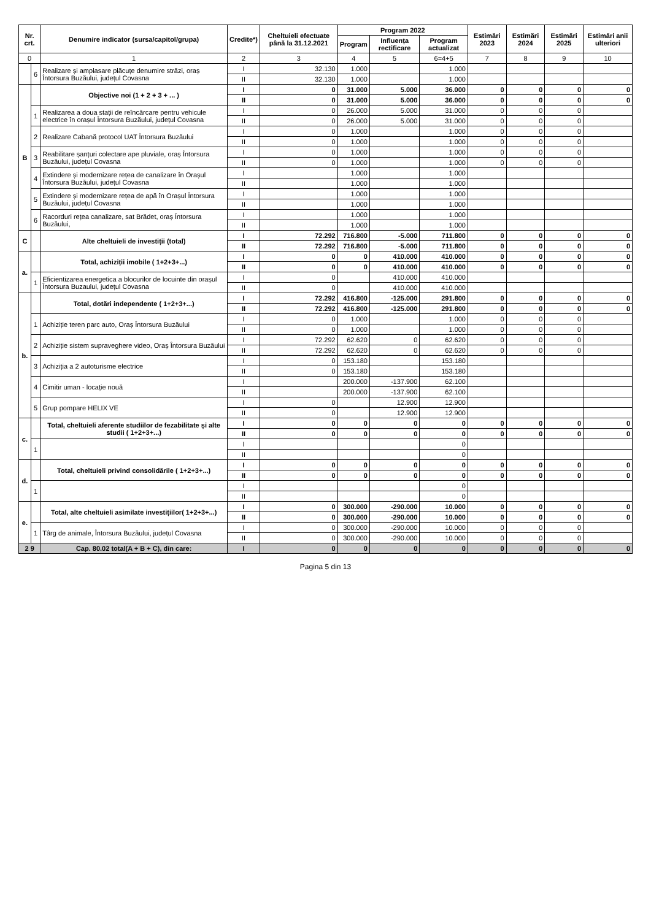| Nr. crt. | | Denumire indicator (sursa/capitol/grupa) | Credite*) | Cheltuieli efectuate până la 31.12.2021 | Program 2022 | | | Estimări 2023 | Estimări 2024 | Estimări 2025 | Estimări anii ulteriori |
| --- | --- | --- | --- | --- | --- | --- | --- | --- | --- | --- | --- |
| | | | | | Program | Influența rectificare | Program actualizat | | | | |
| 0 | | 1 | 2 | 3 | 4 | 5 | 6=4+5 | 7 | 8 | 9 | 10 |
| | 6 | Realizare și amplasare plăcuțe denumire străzi, oraș Întorsura Buzăului, județul Covasna | I | 32.130 | 1.000 | | 1.000 | | | | |
| | | | II | 32.130 | 1.000 | | 1.000 | | | | |
| B | | Objective noi (1 + 2 + 3 + ... ) | I | 0 | 31.000 | 5.000 | 36.000 | 0 | 0 | 0 | 0 |
| | | | II | 0 | 31.000 | 5.000 | 36.000 | 0 | 0 | 0 | 0 |
| | 1 | Realizarea a doua stații de reîncărcare pentru vehicule electrice în orașul Întorsura Buzăului, județul Covasna | I | 0 | 26.000 | 5.000 | 31.000 | 0 | 0 | 0 | |
| | | | II | 0 | 26.000 | 5.000 | 31.000 | 0 | 0 | 0 | |
| | 2 | Realizare Cabană protocol UAT Întorsura Buzăului | I | 0 | 1.000 | | 1.000 | 0 | 0 | 0 | |
| | | | II | 0 | 1.000 | | 1.000 | 0 | 0 | 0 | |
| | 3 | Reabilitare șanțuri colectare ape pluviale, oraș Întorsura Buzăului, județul Covasna | I | 0 | 1.000 | | 1.000 | 0 | 0 | 0 | |
| | | | II | 0 | 1.000 | | 1.000 | 0 | 0 | 0 | |
| | 4 | Extindere și modernizare rețea de canalizare în Orașul Întorsura Buzăului, județul Covasna | I | | 1.000 | | 1.000 | | | | |
| | | | II | | 1.000 | | 1.000 | | | | |
| | 5 | Extindere și modernizare rețea de apă în Orașul Întorsura Buzăului, județul Covasna | I | | 1.000 | | 1.000 | | | | |
| | | | II | | 1.000 | | 1.000 | | | | |
| | 6 | Racorduri rețea canalizare, sat Brădet, oraș Întorsura Buzăului, | I | | 1.000 | | 1.000 | | | | |
| | | | II | | 1.000 | | 1.000 | | | | |
| C | | Alte cheltuieli de investiții (total) | I | 72.292 | 716.800 | -5.000 | 711.800 | 0 | 0 | 0 | 0 |
| | | | II | 72.292 | 716.800 | -5.000 | 711.800 | 0 | 0 | 0 | 0 |
| a. | | Total, achiziții imobile ( 1+2+3+...) | I | 0 | 0 | 410.000 | 410.000 | 0 | 0 | 0 | 0 |
| | | | II | 0 | 0 | 410.000 | 410.000 | 0 | 0 | 0 | 0 |
| | 1 | Eficientizarea energetica a blocurilor de locuinte din orașul Întorsura Buzaului, județul Covasna | I | 0 | | 410.000 | 410.000 | | | | |
| | | | II | 0 | | 410.000 | 410.000 | | | | |
| b. | | Total, dotări independente ( 1+2+3+...) | I | 72.292 | 416.800 | -125.000 | 291.800 | 0 | 0 | 0 | 0 |
| | | | II | 72.292 | 416.800 | -125.000 | 291.800 | 0 | 0 | 0 | 0 |
| | 1 | Achiziție teren parc auto, Oraș Întorsura Buzăului | I | 0 | 1.000 | | 1.000 | 0 | 0 | 0 | |
| | | | II | 0 | 1.000 | | 1.000 | 0 | 0 | 0 | |
| | 2 | Achiziție sistem supraveghere video, Oraș Întorsura Buzăului | I | 72.292 | 62.620 | 0 | 62.620 | 0 | 0 | 0 | |
| | | | II | 72.292 | 62.620 | 0 | 62.620 | 0 | 0 | 0 | |
| | 3 | Achiziția a 2 autoturisme electrice | I | 0 | 153.180 | | 153.180 | | | | |
| | | | II | 0 | 153.180 | | 153.180 | | | | |
| | 4 | Cimitir uman - locație nouă | I | | 200.000 | -137.900 | 62.100 | | | | |
| | | | II | | 200.000 | -137.900 | 62.100 | | | | |
| | 5 | Grup pompare HELIX VE | I | 0 | | 12.900 | 12.900 | | | | |
| | | | II | 0 | | 12.900 | 12.900 | | | | |
| c. | | Total, cheltuieli aferente studiilor de fezabilitate și alte studii ( 1+2+3+...) | I | 0 | 0 | 0 | 0 | 0 | 0 | 0 | 0 |
| | | | II | 0 | 0 | 0 | 0 | 0 | 0 | 0 | 0 |
| | 1 | | I | | | | 0 | | | | |
| | | | II | | | | 0 | | | | |
| d. | | Total, cheltuieli privind consolidările ( 1+2+3+...) | I | 0 | 0 | 0 | 0 | 0 | 0 | 0 | 0 |
| | | | II | 0 | 0 | 0 | 0 | 0 | 0 | 0 | 0 |
| | 1 | | I | | | | 0 | | | | |
| | | | II | | | | 0 | | | | |
| e. | | Total, alte cheltuieli asimilate investițiilor( 1+2+3+...) | I | 0 | 300.000 | -290.000 | 10.000 | 0 | 0 | 0 | 0 |
| | | | II | 0 | 300.000 | -290.000 | 10.000 | 0 | 0 | 0 | 0 |
| | 1 | Târg de animale, Întorsura Buzăului, județul Covasna | I | 0 | 300.000 | -290.000 | 10.000 | 0 | 0 | 0 | |
| | | | II | 0 | 300.000 | -290.000 | 10.000 | 0 | 0 | 0 | |
| 2 9 | | Cap. 80.02 total(A + B + C), din care: | I | 0 | 0 | 0 | 0 | 0 | 0 | 0 | 0 |
Pagina 5 din 13